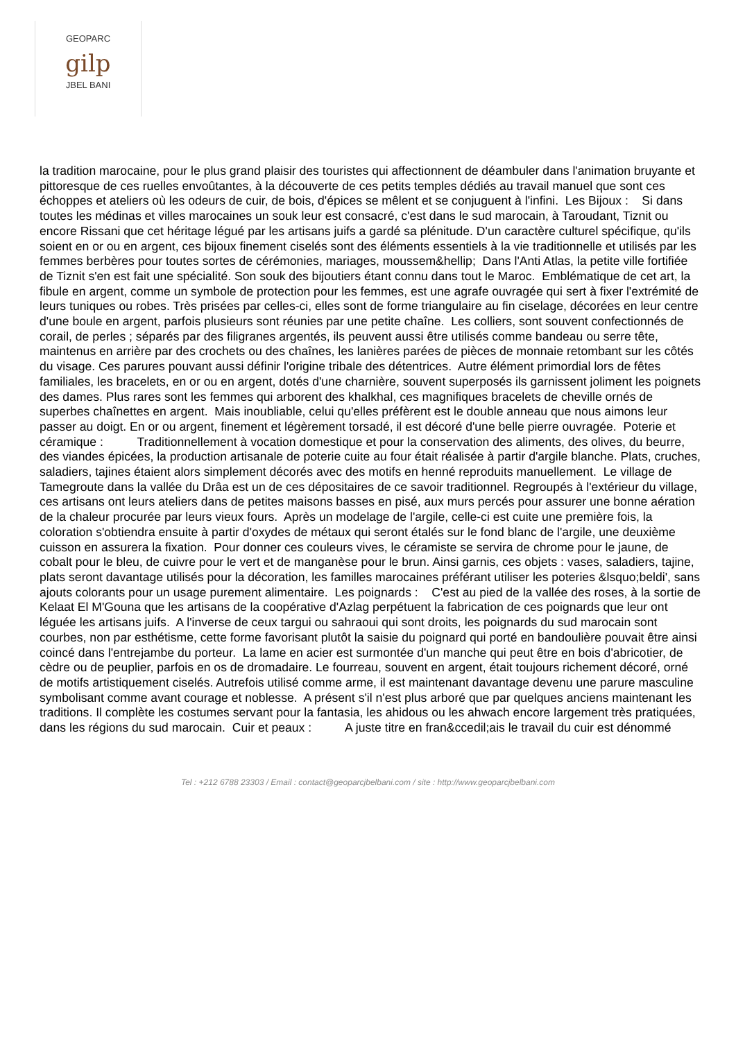GEOPARC
gilp
JBEL BANI
la tradition marocaine, pour le plus grand plaisir des touristes qui affectionnent de déambuler dans l'animation bruyante et pittoresque de ces ruelles envoûtantes, à la découverte de ces petits temples dédiés au travail manuel que sont ces échoppes et ateliers où les odeurs de cuir, de bois, d'épices se mêlent et se conjuguent à l'infini. Les Bijoux : Si dans toutes les médinas et villes marocaines un souk leur est consacré, c'est dans le sud marocain, à Taroudant, Tiznit ou encore Rissani que cet héritage légué par les artisans juifs a gardé sa plénitude. D'un caractère culturel spécifique, qu'ils soient en or ou en argent, ces bijoux finement ciselés sont des éléments essentiels à la vie traditionnelle et utilisés par les femmes berbères pour toutes sortes de cérémonies, mariages, moussem&hellip; Dans l'Anti Atlas, la petite ville fortifiée de Tiznit s'en est fait une spécialité. Son souk des bijoutiers étant connu dans tout le Maroc. Emblématique de cet art, la fibule en argent, comme un symbole de protection pour les femmes, est une agrafe ouvragée qui sert à fixer l'extrémité de leurs tuniques ou robes. Très prisées par celles-ci, elles sont de forme triangulaire au fin ciselage, décorées en leur centre d'une boule en argent, parfois plusieurs sont réunies par une petite chaîne. Les colliers, sont souvent confectionnés de corail, de perles ; séparés par des filigranes argentés, ils peuvent aussi être utilisés comme bandeau ou serre tête, maintenus en arrière par des crochets ou des chaînes, les lanières parées de pièces de monnaie retombant sur les côtés du visage. Ces parures pouvant aussi définir l'origine tribale des détentrices. Autre élément primordial lors de fêtes familiales, les bracelets, en or ou en argent, dotés d'une charnière, souvent superposés ils garnissent joliment les poignets des dames. Plus rares sont les femmes qui arborent des khalkhal, ces magnifiques bracelets de cheville ornés de superbes chaînettes en argent. Mais inoubliable, celui qu'elles préfèrent est le double anneau que nous aimons leur passer au doigt. En or ou argent, finement et légèrement torsadé, il est décoré d'une belle pierre ouvragée. Poterie et céramique : Traditionnellement à vocation domestique et pour la conservation des aliments, des olives, du beurre, des viandes épicées, la production artisanale de poterie cuite au four était réalisée à partir d'argile blanche. Plats, cruches, saladiers, tajines étaient alors simplement décorés avec des motifs en henné reproduits manuellement. Le village de Tamegroute dans la vallée du Drâa est un de ces dépositaires de ce savoir traditionnel. Regroupés à l'extérieur du village, ces artisans ont leurs ateliers dans de petites maisons basses en pisé, aux murs percés pour assurer une bonne aération de la chaleur procurée par leurs vieux fours. Après un modelage de l'argile, celle-ci est cuite une première fois, la coloration s'obtiendra ensuite à partir d'oxydes de métaux qui seront étalés sur le fond blanc de l'argile, une deuxième cuisson en assurera la fixation. Pour donner ces couleurs vives, le céramiste se servira de chrome pour le jaune, de cobalt pour le bleu, de cuivre pour le vert et de manganèse pour le brun. Ainsi garnis, ces objets : vases, saladiers, tajine, plats seront davantage utilisés pour la décoration, les familles marocaines préférant utiliser les poteries &lsquo;beldi', sans ajouts colorants pour un usage purement alimentaire. Les poignards : C'est au pied de la vallée des roses, à la sortie de Kelaat El M'Gouna que les artisans de la coopérative d'Azlag perpétuent la fabrication de ces poignards que leur ont léguée les artisans juifs. A l'inverse de ceux targui ou sahraoui qui sont droits, les poignards du sud marocain sont courbes, non par esthétisme, cette forme favorisant plutôt la saisie du poignard qui porté en bandoulière pouvait être ainsi coincé dans l'entrejambe du porteur. La lame en acier est surmontée d'un manche qui peut être en bois d'abricotier, de cèdre ou de peuplier, parfois en os de dromadaire. Le fourreau, souvent en argent, était toujours richement décoré, orné de motifs artistiquement ciselés. Autrefois utilisé comme arme, il est maintenant davantage devenu une parure masculine symbolisant comme avant courage et noblesse. A présent s'il n'est plus arboré que par quelques anciens maintenant les traditions. Il complète les costumes servant pour la fantasia, les ahidous ou les ahwach encore largement très pratiquées, dans les régions du sud marocain. Cuir et peaux : A juste titre en fran&ccedil;ais le travail du cuir est dénommé
Tel : +212 6788 23303 / Email : contact@geoparcjbelbani.com / site : http://www.geoparcjbelbani.com